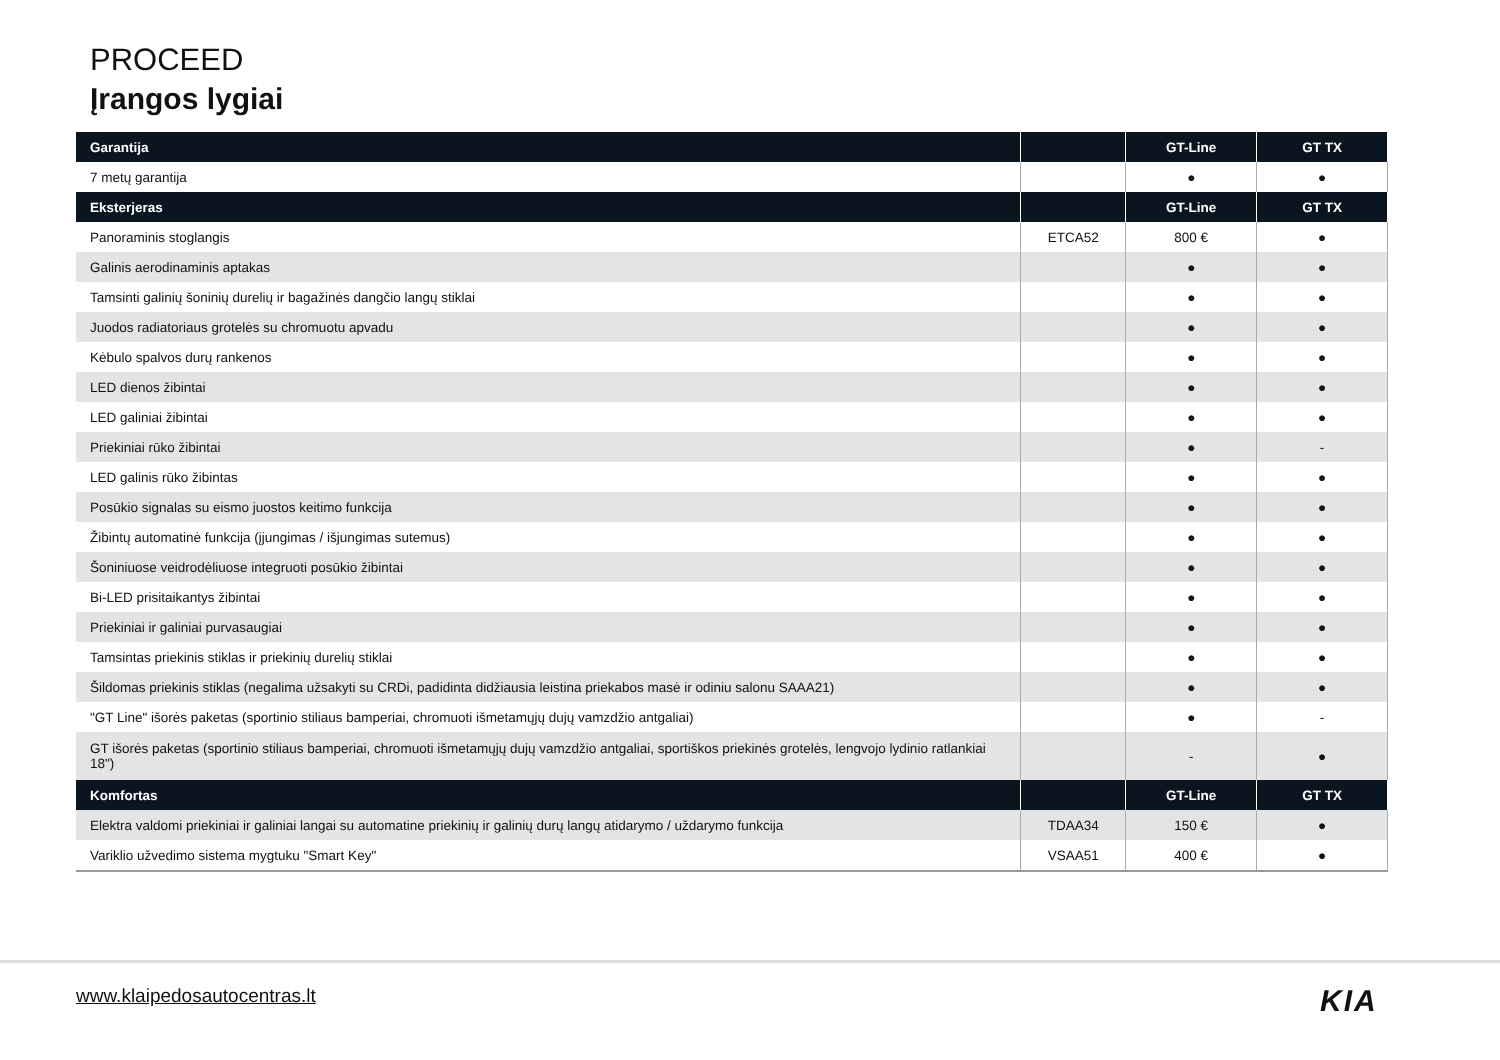PROCEED
Įrangos lygiai
| Garantija | | GT-Line | GT TX |
| --- | --- | --- | --- |
| 7 metų garantija | | ● | ● |
| Eksterjeras | | GT-Line | GT TX |
| Panoraminis stoglangis | ETCA52 | 800 € | ● |
| Galinis aerodinaminis aptakas | | ● | ● |
| Tamsinti galinių šoninių durelių ir bagažinės dangčio langų stiklai | | ● | ● |
| Juodos radiatoriaus grotelės su chromuotu apvadu | | ● | ● |
| Kėbulo spalvos durų rankenos | | ● | ● |
| LED dienos žibintai | | ● | ● |
| LED galiniai žibintai | | ● | ● |
| Priekiniai rūko žibintai | | ● | - |
| LED galinis rūko žibintas | | ● | ● |
| Posūkio signalas su eismo juostos keitimo funkcija | | ● | ● |
| Žibintų automatinė funkcija (įjungimas / išjungimas sutemus) | | ● | ● |
| Šoniniuose veidrodėliuose integruoti posūkio žibintai | | ● | ● |
| Bi-LED prisitaikantys žibintai | | ● | ● |
| Priekiniai ir galiniai purvasaugiai | | ● | ● |
| Tamsintas priekinis stiklas ir priekinių durelių stiklai | | ● | ● |
| Šildomas priekinis stiklas (negalima užsakyti su CRDi, padidinta didžiausia leistina priekabos masė ir odiniu salonu SAAA21) | | ● | ● |
| "GT Line" išorės paketas (sportinio stiliaus bamperiai, chromuoti išmetamųjų dujų vamzdžio antgaliai) | | ● | - |
| GT išorės paketas (sportinio stiliaus bamperiai, chromuoti išmetamųjų dujų vamzdžio antgaliai, sportiškos priekinės grotelės, lengvojo lydinio ratlankiai 18") | | - | ● |
| Komfortas | | GT-Line | GT TX |
| Elektra valdomi priekiniai ir galiniai langai su automatine priekinių ir galinių durų langų atidarymo / uždarymo funkcija | TDAA34 | 150 € | ● |
| Variklio užvedimo sistema mygtuku "Smart Key" | VSAA51 | 400 € | ● |
www.klaipedosautocentras.lt KIA